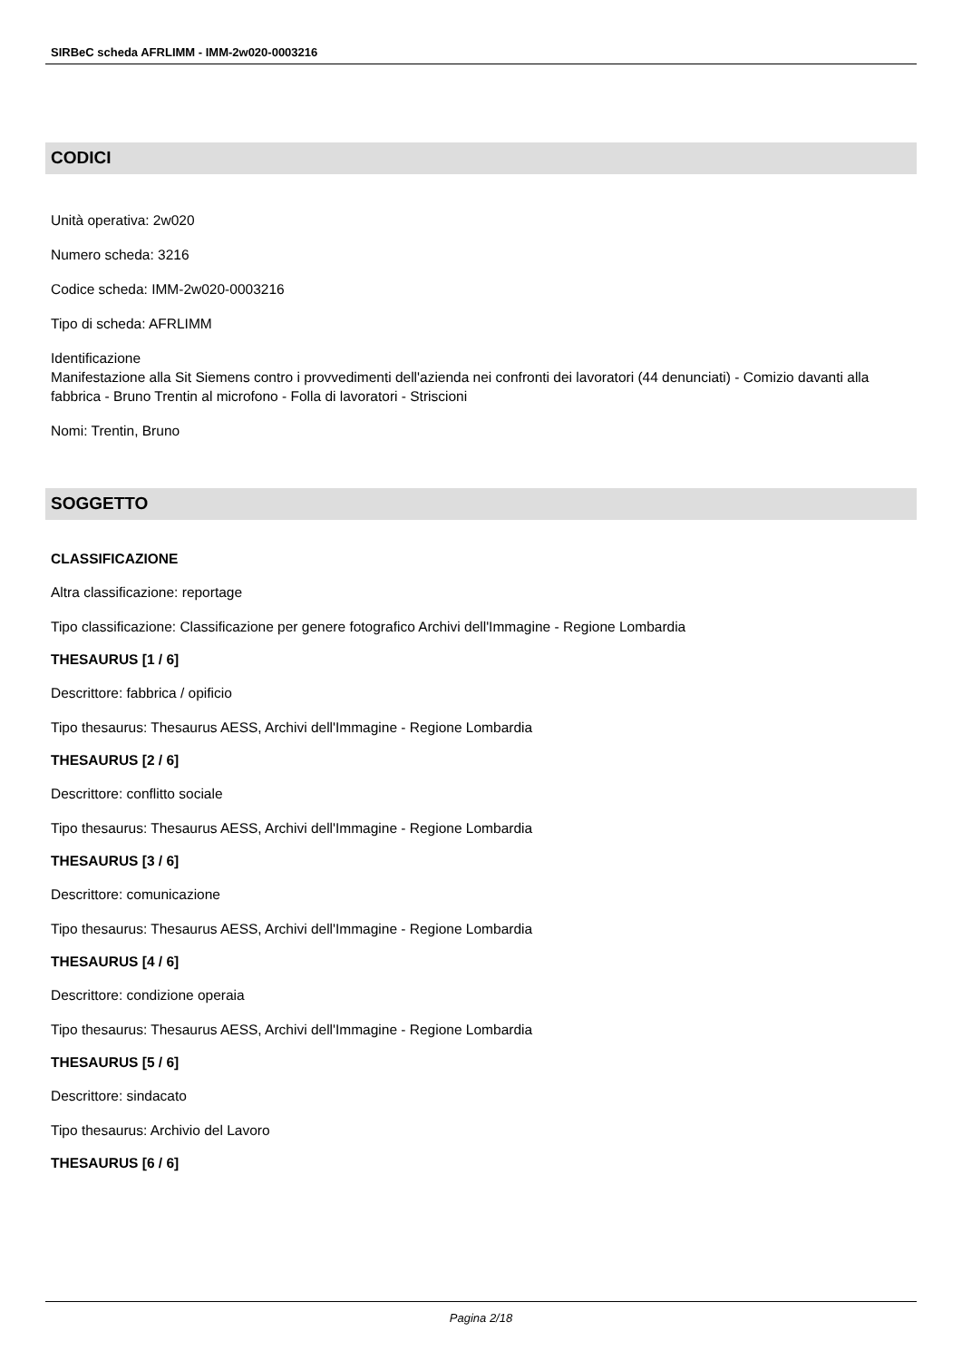SIRBeC scheda AFRLIMM - IMM-2w020-0003216
CODICI
Unità operativa: 2w020
Numero scheda: 3216
Codice scheda: IMM-2w020-0003216
Tipo di scheda: AFRLIMM
Identificazione
Manifestazione alla Sit Siemens contro i provvedimenti dell'azienda nei confronti dei lavoratori (44 denunciati) - Comizio davanti alla fabbrica - Bruno Trentin al microfono - Folla di lavoratori - Striscioni
Nomi: Trentin, Bruno
SOGGETTO
CLASSIFICAZIONE
Altra classificazione: reportage
Tipo classificazione: Classificazione per genere fotografico Archivi dell'Immagine - Regione Lombardia
THESAURUS [1 / 6]
Descrittore: fabbrica / opificio
Tipo thesaurus: Thesaurus AESS, Archivi dell'Immagine - Regione Lombardia
THESAURUS [2 / 6]
Descrittore: conflitto sociale
Tipo thesaurus: Thesaurus AESS, Archivi dell'Immagine - Regione Lombardia
THESAURUS [3 / 6]
Descrittore: comunicazione
Tipo thesaurus: Thesaurus AESS, Archivi dell'Immagine - Regione Lombardia
THESAURUS [4 / 6]
Descrittore: condizione operaia
Tipo thesaurus: Thesaurus AESS, Archivi dell'Immagine - Regione Lombardia
THESAURUS [5 / 6]
Descrittore: sindacato
Tipo thesaurus: Archivio del Lavoro
THESAURUS [6 / 6]
Pagina 2/18